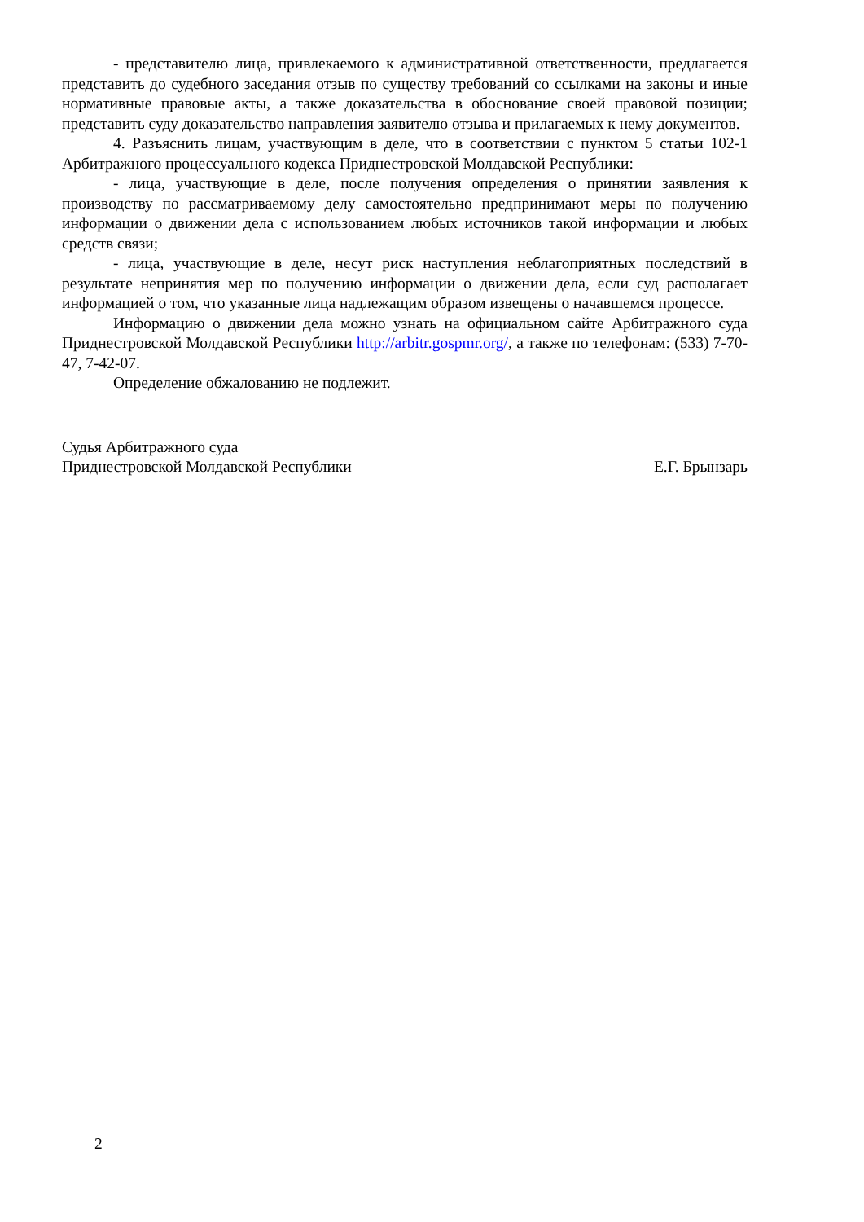- представителю лица, привлекаемого к административной ответственности, предлагается представить до судебного заседания отзыв по существу требований со ссылками на законы и иные нормативные правовые акты, а также доказательства в обоснование своей правовой позиции; представить суду доказательство направления заявителю отзыва и прилагаемых к нему документов.
4. Разъяснить лицам, участвующим в деле, что в соответствии с пунктом 5 статьи 102-1 Арбитражного процессуального кодекса Приднестровской Молдавской Республики:
- лица, участвующие в деле, после получения определения о принятии заявления к производству по рассматриваемому делу самостоятельно предпринимают меры по получению информации о движении дела с использованием любых источников такой информации и любых средств связи;
- лица, участвующие в деле, несут риск наступления неблагоприятных последствий в результате непринятия мер по получению информации о движении дела, если суд располагает информацией о том, что указанные лица надлежащим образом извещены о начавшемся процессе.
Информацию о движении дела можно узнать на официальном сайте Арбитражного суда Приднестровской Молдавской Республики http://arbitr.gospmr.org/, а также по телефонам: (533) 7-70-47, 7-42-07.
Определение обжалованию не подлежит.
Судья Арбитражного суда
Приднестровской Молдавской Республики
Е.Г. Брынзарь
2